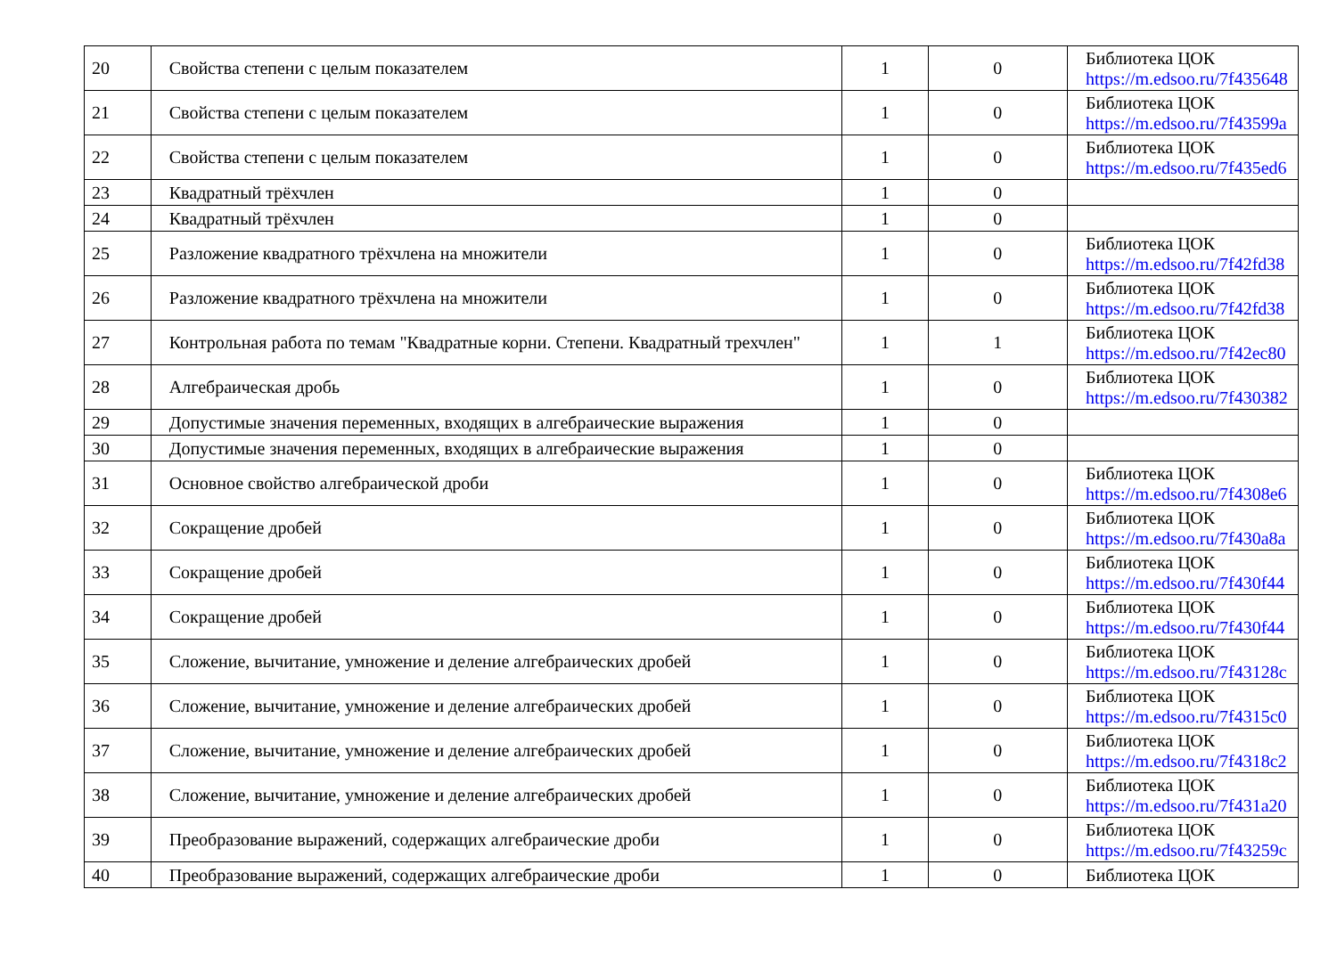| 20 | Свойства степени с целым показателем | 1 | 0 | Библиотека ЦОК https://m.edsoo.ru/7f435648 |
| 21 | Свойства степени с целым показателем | 1 | 0 | Библиотека ЦОК https://m.edsoo.ru/7f43599a |
| 22 | Свойства степени с целым показателем | 1 | 0 | Библиотека ЦОК https://m.edsoo.ru/7f435ed6 |
| 23 | Квадратный трёхчлен | 1 | 0 | |
| 24 | Квадратный трёхчлен | 1 | 0 | |
| 25 | Разложение квадратного трёхчлена на множители | 1 | 0 | Библиотека ЦОК https://m.edsoo.ru/7f42fd38 |
| 26 | Разложение квадратного трёхчлена на множители | 1 | 0 | Библиотека ЦОК https://m.edsoo.ru/7f42fd38 |
| 27 | Контрольная работа по темам "Квадратные корни. Степени. Квадратный трехчлен" | 1 | 1 | Библиотека ЦОК https://m.edsoo.ru/7f42ec80 |
| 28 | Алгебраическая дробь | 1 | 0 | Библиотека ЦОК https://m.edsoo.ru/7f430382 |
| 29 | Допустимые значения переменных, входящих в алгебраические выражения | 1 | 0 | |
| 30 | Допустимые значения переменных, входящих в алгебраические выражения | 1 | 0 | |
| 31 | Основное свойство алгебраической дроби | 1 | 0 | Библиотека ЦОК https://m.edsoo.ru/7f4308e6 |
| 32 | Сокращение дробей | 1 | 0 | Библиотека ЦОК https://m.edsoo.ru/7f430a8a |
| 33 | Сокращение дробей | 1 | 0 | Библиотека ЦОК https://m.edsoo.ru/7f430f44 |
| 34 | Сокращение дробей | 1 | 0 | Библиотека ЦОК https://m.edsoo.ru/7f430f44 |
| 35 | Сложение, вычитание, умножение и деление алгебраических дробей | 1 | 0 | Библиотека ЦОК https://m.edsoo.ru/7f43128c |
| 36 | Сложение, вычитание, умножение и деление алгебраических дробей | 1 | 0 | Библиотека ЦОК https://m.edsoo.ru/7f4315c0 |
| 37 | Сложение, вычитание, умножение и деление алгебраических дробей | 1 | 0 | Библиотека ЦОК https://m.edsoo.ru/7f4318c2 |
| 38 | Сложение, вычитание, умножение и деление алгебраических дробей | 1 | 0 | Библиотека ЦОК https://m.edsoo.ru/7f431a20 |
| 39 | Преобразование выражений, содержащих алгебраические дроби | 1 | 0 | Библиотека ЦОК https://m.edsoo.ru/7f43259c |
| 40 | Преобразование выражений, содержащих алгебраические дроби | 1 | 0 | Библиотека ЦОК |